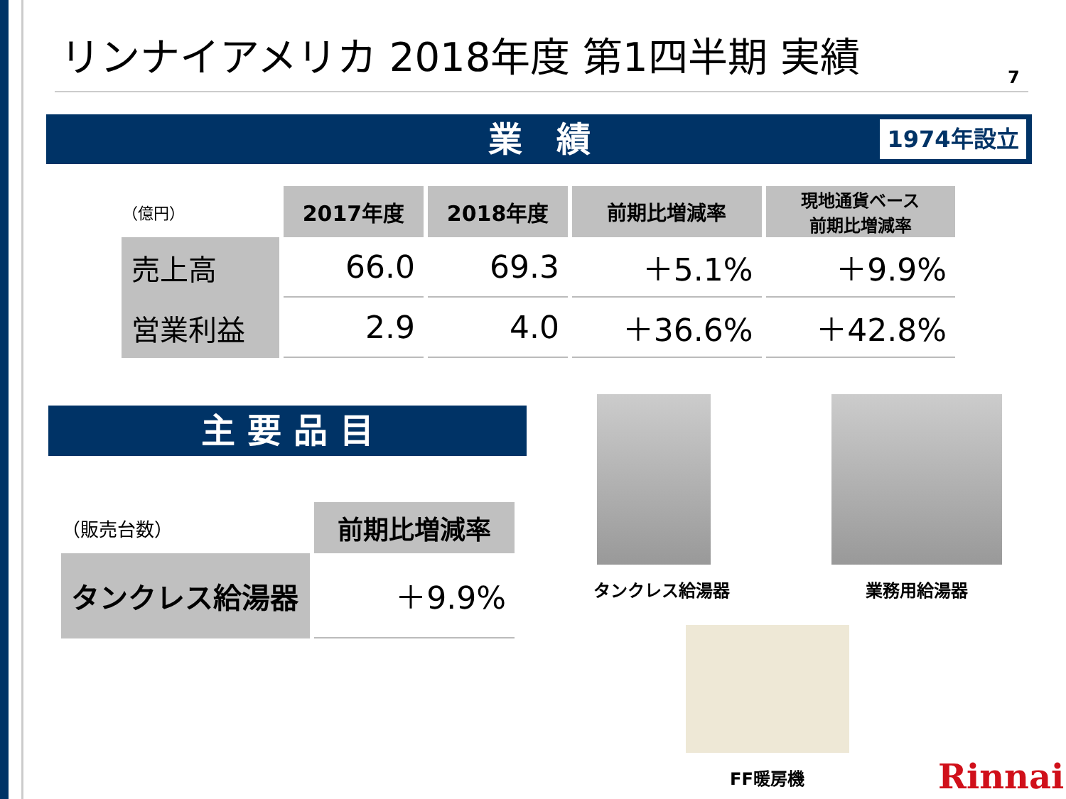リンナイアメリカ 2018年度 第1四半期 実績
7
業　績 1974年設立
| （億円） | 2017年度 | 2018年度 | 前期比増減率 | 現地通貨ベース 前期比増減率 |
| 売上高 | 66.0 | 69.3 | ＋5.1% | ＋9.9% |
| 営業利益 | 2.9 | 4.0 | ＋36.6% | ＋42.8% |
主 要 品 目
| （販売台数） | 前期比増減率 |
| タンクレス給湯器 | ＋9.9% |
タンクレス給湯器 業務用給湯器
FF暖房機 Rinnai